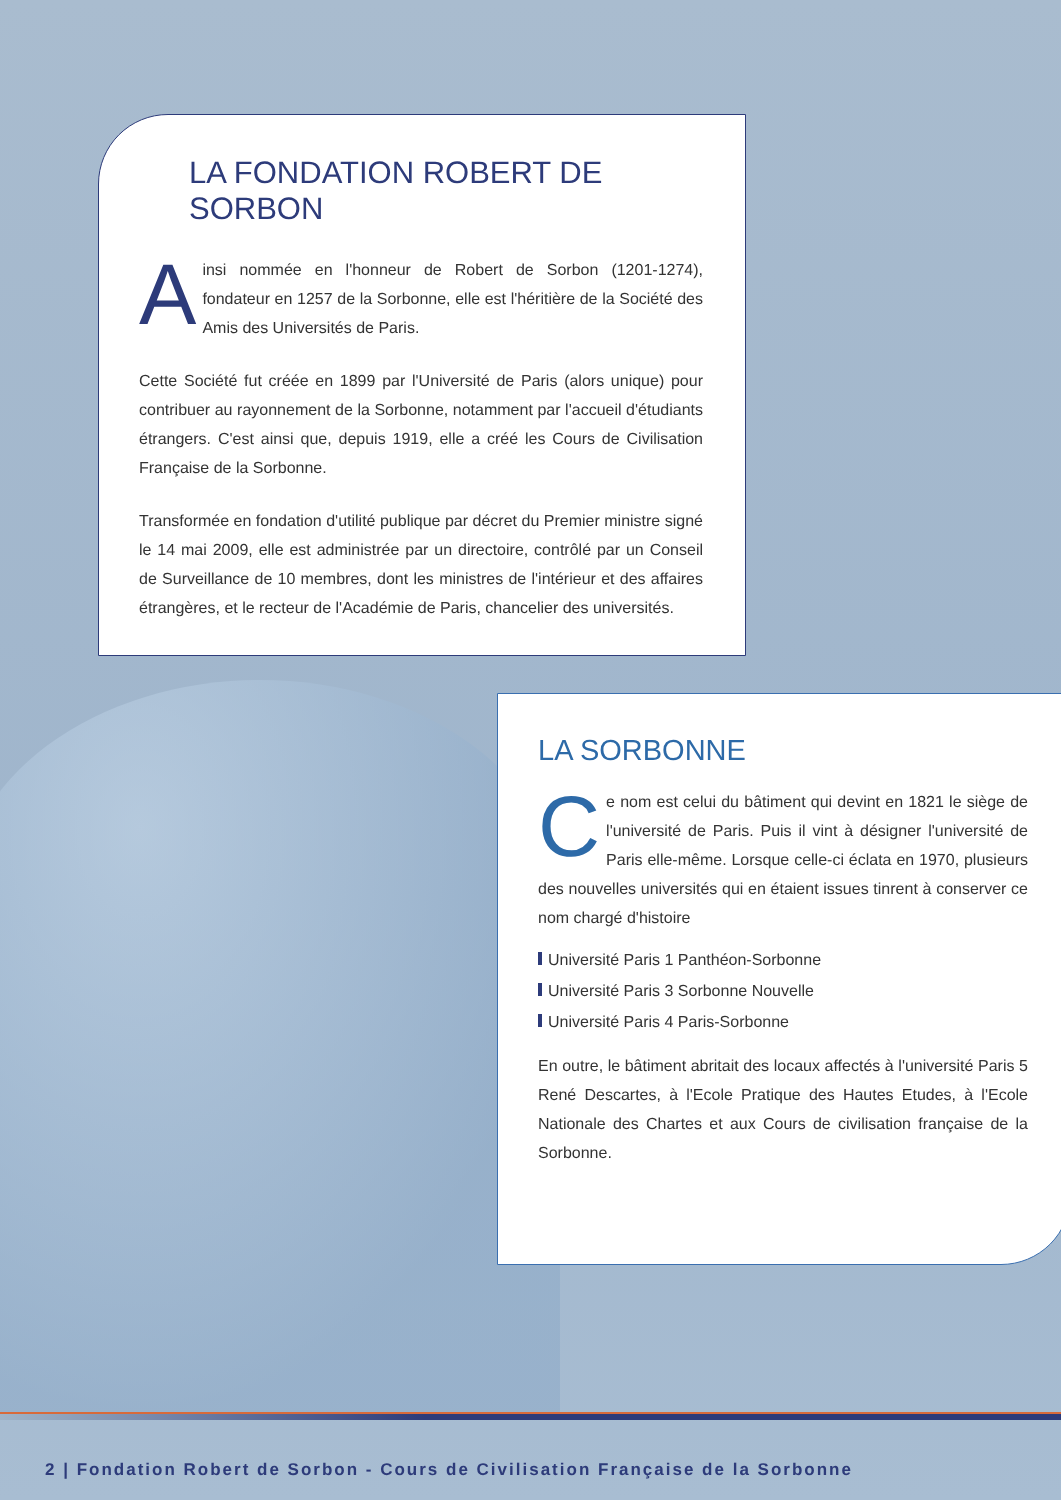LA FONDATION ROBERT DE SORBON
Ainsi nommée en l'honneur de Robert de Sorbon (1201-1274), fondateur en 1257 de la Sorbonne, elle est l'héritière de la Société des Amis des Universités de Paris.
Cette Société fut créée en 1899 par l'Université de Paris (alors unique) pour contribuer au rayonnement de la Sorbonne, notamment par l'accueil d'étudiants étrangers. C'est ainsi que, depuis 1919, elle a créé les Cours de Civilisation Française de la Sorbonne.
Transformée en fondation d'utilité publique par décret du Premier ministre signé le 14 mai 2009, elle est administrée par un directoire, contrôlé par un Conseil de Surveillance de 10 membres, dont les ministres de l'intérieur et des affaires étrangères, et le recteur de l'Académie de Paris, chancelier des universités.
LA SORBONNE
Ce nom est celui du bâtiment qui devint en 1821 le siège de l'université de Paris. Puis il vint à désigner l'université de Paris elle-même. Lorsque celle-ci éclata en 1970, plusieurs des nouvelles universités qui en étaient issues tinrent à conserver ce nom chargé d'histoire
Université Paris 1 Panthéon-Sorbonne
Université Paris 3 Sorbonne Nouvelle
Université Paris 4 Paris-Sorbonne
En outre, le bâtiment abritait des locaux affectés à l'université Paris 5 René Descartes, à l'Ecole Pratique des Hautes Etudes, à l'Ecole Nationale des Chartes et aux Cours de civilisation française de la Sorbonne.
2 | Fondation Robert de Sorbon - Cours de Civilisation Française de la Sorbonne